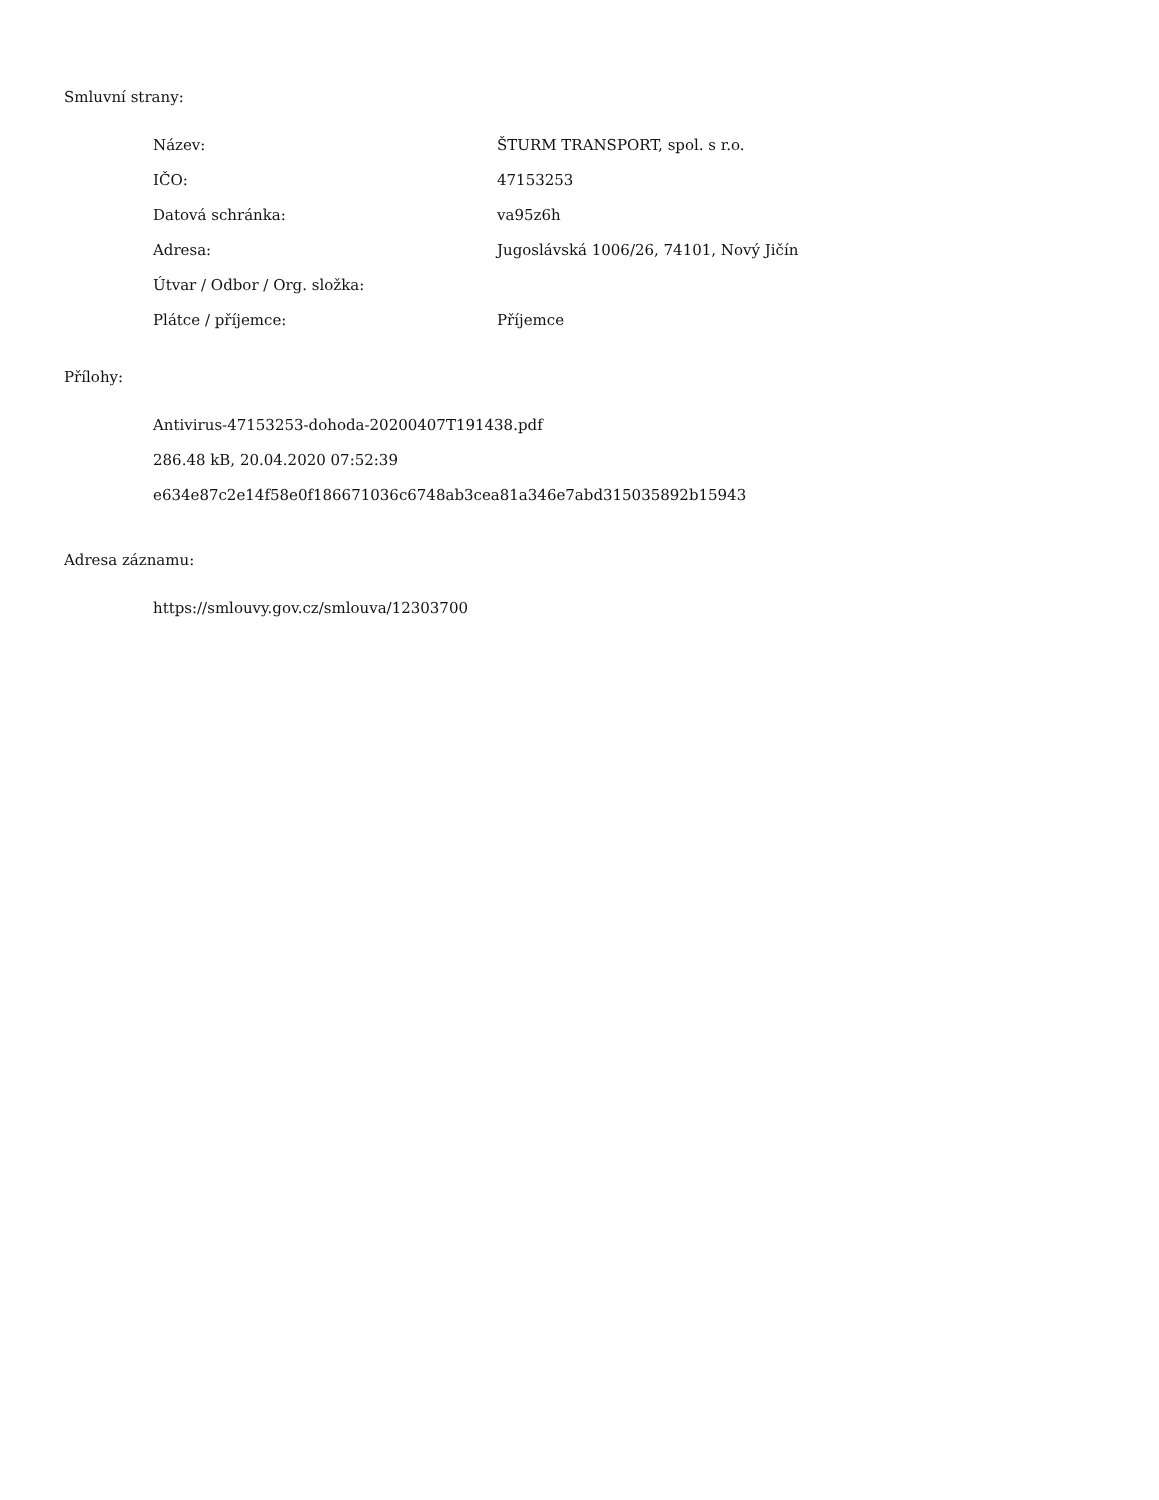Smluvní strany:
| Název: | ŠTURM TRANSPORT, spol. s r.o. |
| IČO: | 47153253 |
| Datová schránka: | va95z6h |
| Adresa: | Jugoslávská 1006/26, 74101, Nový Jičín |
| Útvar / Odbor / Org. složka: | |
| Plátce / příjemce: | Příjemce |
Přílohy:
Antivirus-47153253-dohoda-20200407T191438.pdf
286.48 kB, 20.04.2020 07:52:39
e634e87c2e14f58e0f186671036c6748ab3cea81a346e7abd315035892b15943
Adresa záznamu:
https://smlouvy.gov.cz/smlouva/12303700